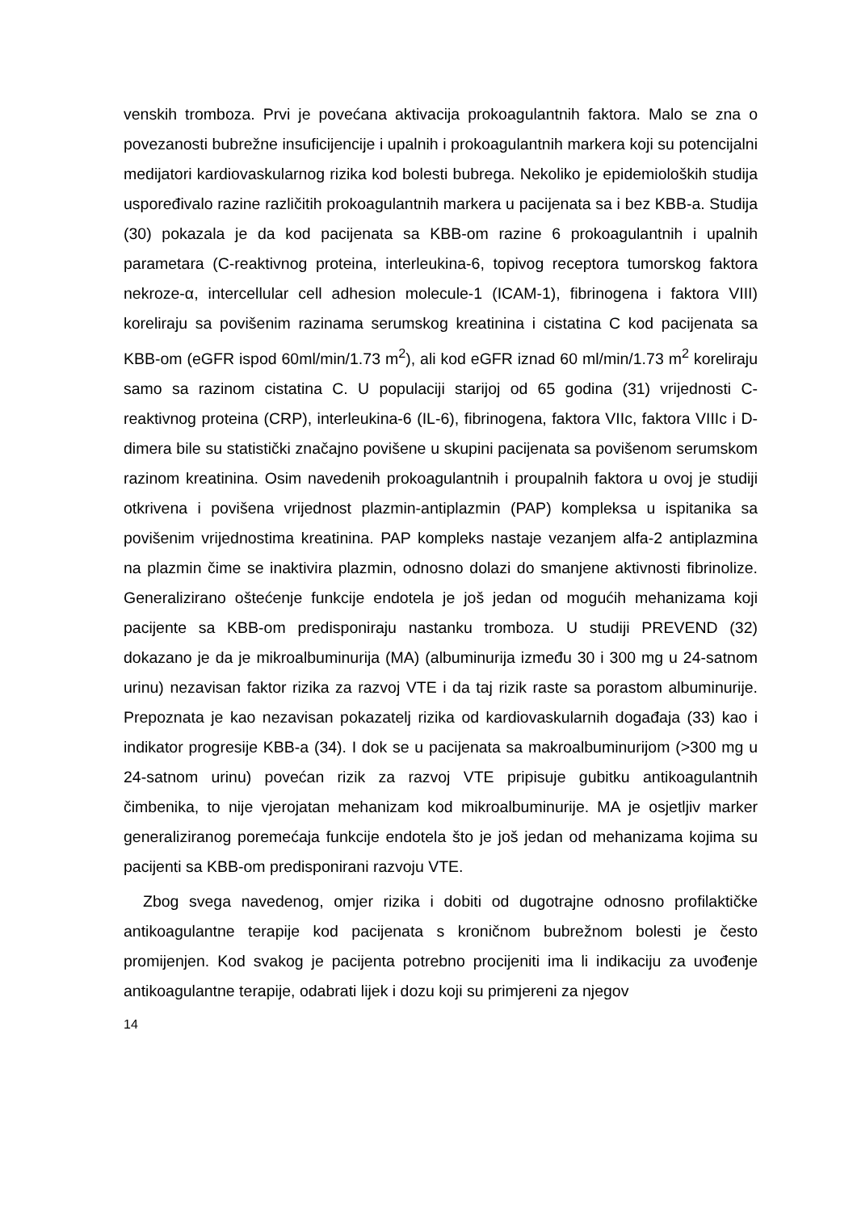venskih tromboza. Prvi je povećana aktivacija prokoagulantnih faktora. Malo se zna o povezanosti bubrežne insuficijencije i upalnih i prokoagulantnih markera koji su potencijalni medijatori kardiovaskularnog rizika kod bolesti bubrega. Nekoliko je epidemioloških studija uspoređivalo razine različitih prokoagulantnih markera u pacijenata sa i bez KBB-a. Studija (30) pokazala je da kod pacijenata sa KBB-om razine 6 prokoagulantnih i upalnih parametara (C-reaktivnog proteina, interleukina-6, topivog receptora tumorskog faktora nekroze-α, intercellular cell adhesion molecule-1 (ICAM-1), fibrinogena i faktora VIII) koreliraju sa povišenim razinama serumskog kreatinina i cistatina C kod pacijenata sa KBB-om (eGFR ispod 60ml/min/1.73 m<sup>2</sup>), ali kod eGFR iznad 60 ml/min/1.73 m<sup>2</sup> koreliraju samo sa razinom cistatina C. U populaciji starijoj od 65 godina (31) vrijednosti C- reaktivnog proteina (CRP), interleukina-6 (IL-6), fibrinogena, faktora VIIc, faktora VIIIc i D-dimera bile su statistički značajno povišene u skupini pacijenata sa povišenom serumskom razinom kreatinina. Osim navedenih prokoagulantnih i proupalnih faktora u ovoj je studiji otkrivena i povišena vrijednost plazmin-antiplazmin (PAP) kompleksa u ispitanika sa povišenim vrijednostima kreatinina. PAP kompleks nastaje vezanjem alfa-2 antiplazmina na plazmin čime se inaktivira plazmin, odnosno dolazi do smanjene aktivnosti fibrinolize. Generalizirano oštećenje funkcije endotela je još jedan od mogućih mehanizama koji pacijente sa KBB-om predisponiraju nastanku tromboza. U studiji PREVEND (32) dokazano je da je mikroalbuminurija (MA) (albuminurija između 30 i 300 mg u 24-satnom urinu) nezavisan faktor rizika za razvoj VTE i da taj rizik raste sa porastom albuminurije. Prepoznata je kao nezavisan pokazatelj rizika od kardiovaskularnih događaja (33) kao i indikator progresije KBB-a (34). I dok se u pacijenata sa makroalbuminurijom (>300 mg u 24-satnom urinu) povećan rizik za razvoj VTE pripisuje gubitku antikoagulantnih čimbenika, to nije vjerojatan mehanizam kod mikroalbuminurije. MA je osjetljiv marker generaliziranog poremećaja funkcije endotela što je još jedan od mehanizama kojima su pacijenti sa KBB-om predisponirani razvoju VTE.
Zbog svega navedenog, omjer rizika i dobiti od dugotrajne odnosno profilaktičke antikoagulantne terapije kod pacijenata s kroničnom bubrežnom bolesti je često promijenjen. Kod svakog je pacijenta potrebno procijeniti ima li indikaciju za uvođenje antikoagulantne terapije, odabrati lijek i dozu koji su primjereni za njegov
14